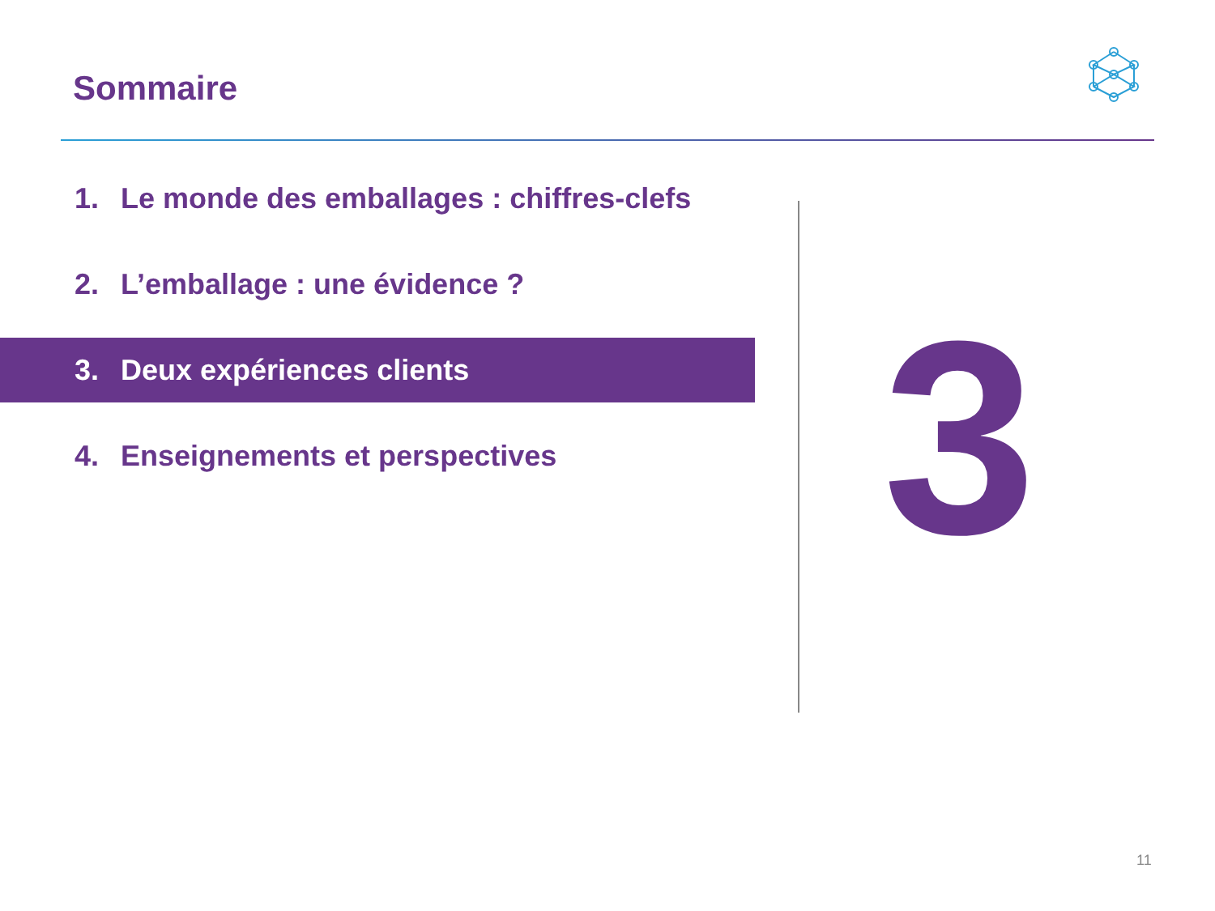Sommaire
1. Le monde des emballages : chiffres-clefs
2. L’emballage : une évidence ?
3. Deux expériences clients
4. Enseignements et perspectives
3
11